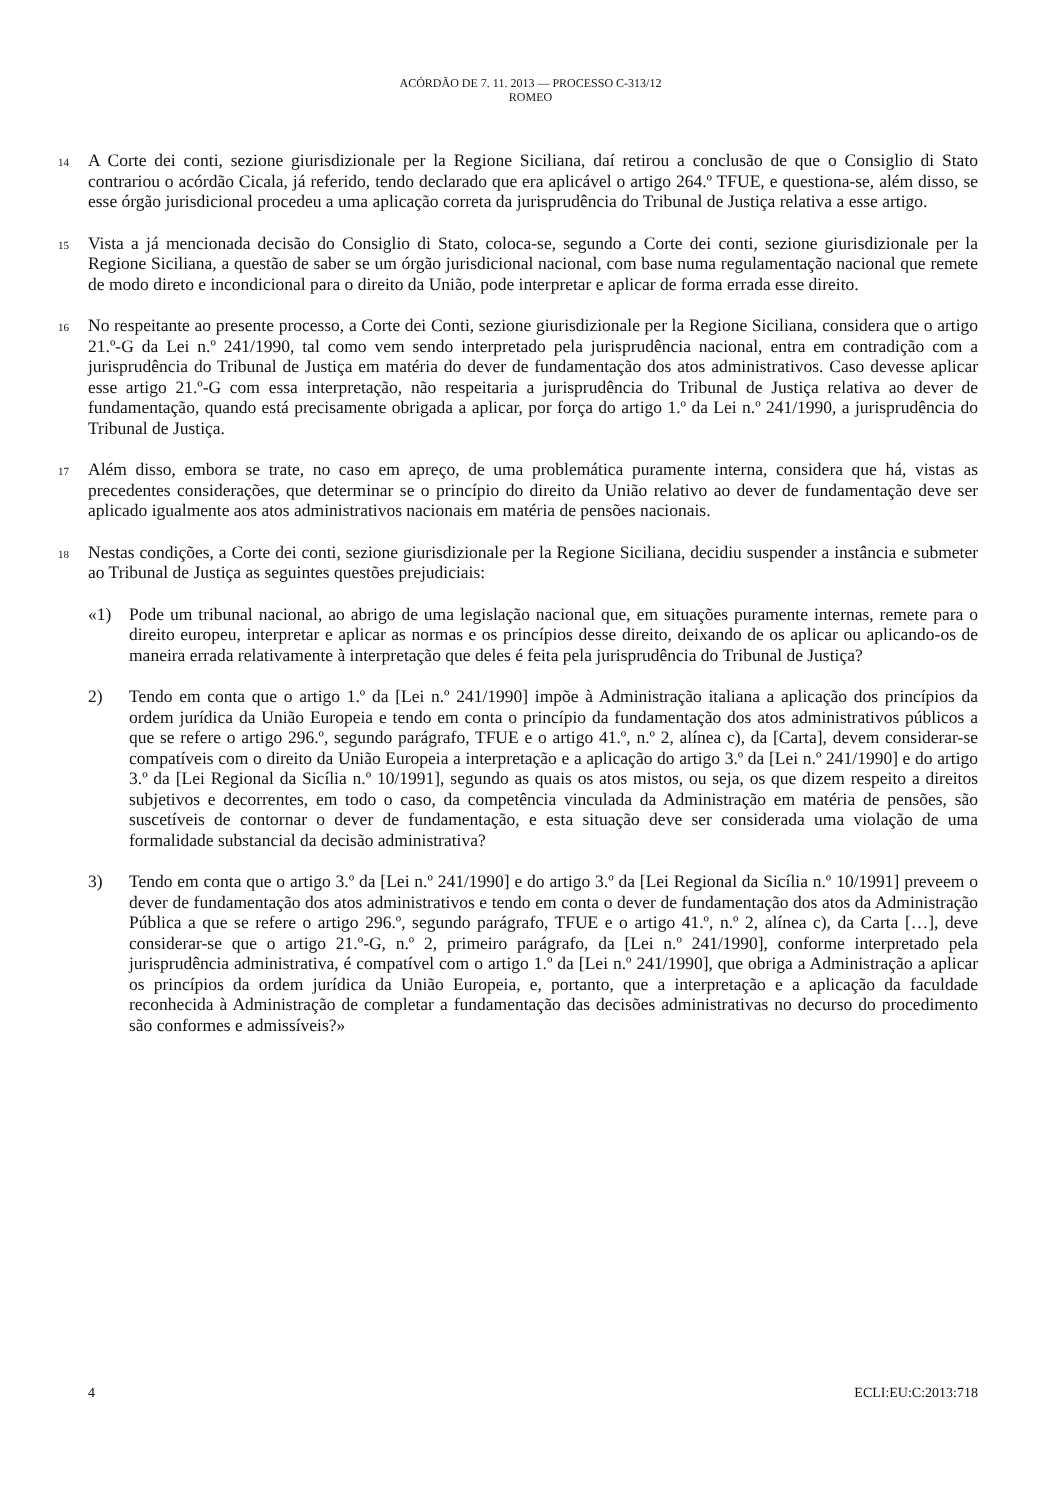ACÓRDÃO DE 7. 11. 2013 — PROCESSO C-313/12
ROMEO
14
A Corte dei conti, sezione giurisdizionale per la Regione Siciliana, daí retirou a conclusão de que o Consiglio di Stato contrariou o acórdão Cicala, já referido, tendo declarado que era aplicável o artigo 264.º TFUE, e questiona-se, além disso, se esse órgão jurisdicional procedeu a uma aplicação correta da jurisprudência do Tribunal de Justiça relativa a esse artigo.
15
Vista a já mencionada decisão do Consiglio di Stato, coloca-se, segundo a Corte dei conti, sezione giurisdizionale per la Regione Siciliana, a questão de saber se um órgão jurisdicional nacional, com base numa regulamentação nacional que remete de modo direto e incondicional para o direito da União, pode interpretar e aplicar de forma errada esse direito.
16
No respeitante ao presente processo, a Corte dei Conti, sezione giurisdizionale per la Regione Siciliana, considera que o artigo 21.º-G da Lei n.º 241/1990, tal como vem sendo interpretado pela jurisprudência nacional, entra em contradição com a jurisprudência do Tribunal de Justiça em matéria do dever de fundamentação dos atos administrativos. Caso devesse aplicar esse artigo 21.º-G com essa interpretação, não respeitaria a jurisprudência do Tribunal de Justiça relativa ao dever de fundamentação, quando está precisamente obrigada a aplicar, por força do artigo 1.º da Lei n.º 241/1990, a jurisprudência do Tribunal de Justiça.
17
Além disso, embora se trate, no caso em apreço, de uma problemática puramente interna, considera que há, vistas as precedentes considerações, que determinar se o princípio do direito da União relativo ao dever de fundamentação deve ser aplicado igualmente aos atos administrativos nacionais em matéria de pensões nacionais.
18
Nestas condições, a Corte dei conti, sezione giurisdizionale per la Regione Siciliana, decidiu suspender a instância e submeter ao Tribunal de Justiça as seguintes questões prejudiciais:
«1) Pode um tribunal nacional, ao abrigo de uma legislação nacional que, em situações puramente internas, remete para o direito europeu, interpretar e aplicar as normas e os princípios desse direito, deixando de os aplicar ou aplicando-os de maneira errada relativamente à interpretação que deles é feita pela jurisprudência do Tribunal de Justiça?
2) Tendo em conta que o artigo 1.º da [Lei n.º 241/1990] impõe à Administração italiana a aplicação dos princípios da ordem jurídica da União Europeia e tendo em conta o princípio da fundamentação dos atos administrativos públicos a que se refere o artigo 296.º, segundo parágrafo, TFUE e o artigo 41.º, n.º 2, alínea c), da [Carta], devem considerar-se compatíveis com o direito da União Europeia a interpretação e a aplicação do artigo 3.º da [Lei n.º 241/1990] e do artigo 3.º da [Lei Regional da Sicília n.º 10/1991], segundo as quais os atos mistos, ou seja, os que dizem respeito a direitos subjetivos e decorrentes, em todo o caso, da competência vinculada da Administração em matéria de pensões, são suscetíveis de contornar o dever de fundamentação, e esta situação deve ser considerada uma violação de uma formalidade substancial da decisão administrativa?
3) Tendo em conta que o artigo 3.º da [Lei n.º 241/1990] e do artigo 3.º da [Lei Regional da Sicília n.º 10/1991] preveem o dever de fundamentação dos atos administrativos e tendo em conta o dever de fundamentação dos atos da Administração Pública a que se refere o artigo 296.º, segundo parágrafo, TFUE e o artigo 41.º, n.º 2, alínea c), da Carta […], deve considerar-se que o artigo 21.º-G, n.º 2, primeiro parágrafo, da [Lei n.º 241/1990], conforme interpretado pela jurisprudência administrativa, é compatível com o artigo 1.º da [Lei n.º 241/1990], que obriga a Administração a aplicar os princípios da ordem jurídica da União Europeia, e, portanto, que a interpretação e a aplicação da faculdade reconhecida à Administração de completar a fundamentação das decisões administrativas no decurso do procedimento são conformes e admissíveis?»
4 ECLI:EU:C:2013:718